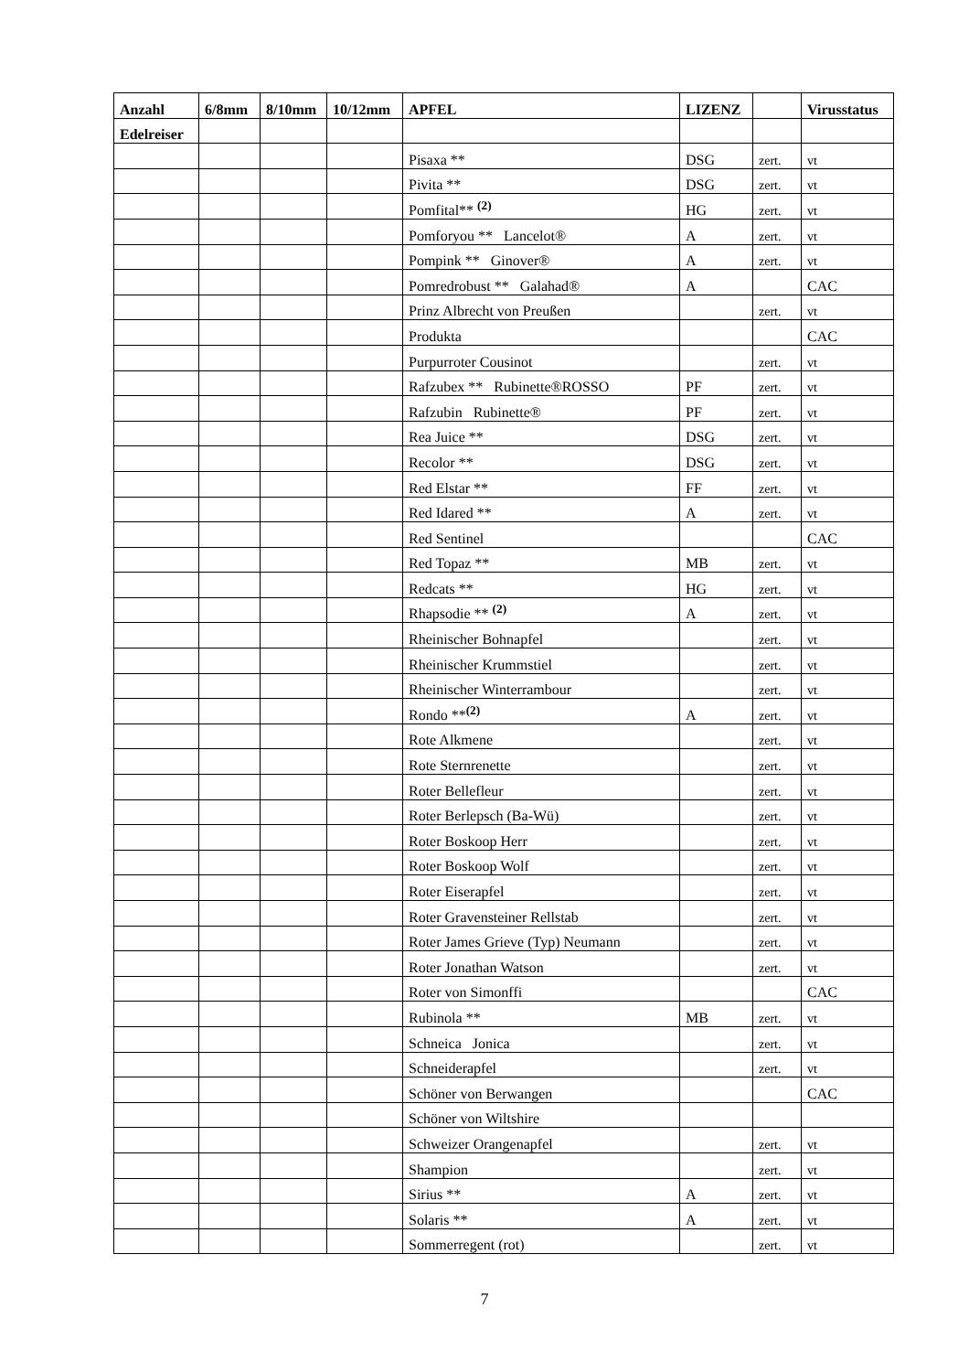| Anzahl | 6/8mm | 8/10mm | 10/12mm | APFEL | LIZENZ | | Virusstatus |
| --- | --- | --- | --- | --- | --- | --- | --- |
| Edelreiser | | | | | | | |
| | | | | Pisaxa ** | DSG | zert. | vt |
| | | | | Pivita ** | DSG | zert. | vt |
| | | | | Pomfital** <sup>(2)</sup> | HG | zert. | vt |
| | | | | Pomforyou ** Lancelot® | A | zert. | vt |
| | | | | Pompink ** Ginover® | A | zert. | vt |
| | | | | Pomredrobust ** Galahad® | A | | CAC |
| | | | | Prinz Albrecht von Preußen | | zert. | vt |
| | | | | Produkta | | | CAC |
| | | | | Purpurroter Cousinot | | zert. | vt |
| | | | | Rafzubex ** Rubinette®ROSSO | PF | zert. | vt |
| | | | | Rafzubin Rubinette® | PF | zert. | vt |
| | | | | Rea Juice ** | DSG | zert. | vt |
| | | | | Recolor ** | DSG | zert. | vt |
| | | | | Red Elstar ** | FF | zert. | vt |
| | | | | Red Idared ** | A | zert. | vt |
| | | | | Red Sentinel | | | CAC |
| | | | | Red Topaz ** | MB | zert. | vt |
| | | | | Redcats ** | HG | zert. | vt |
| | | | | Rhapsodie ** <sup>(2)</sup> | A | zert. | vt |
| | | | | Rheinischer Bohnapfel | | zert. | vt |
| | | | | Rheinischer Krummstiel | | zert. | vt |
| | | | | Rheinischer Winterrambour | | zert. | vt |
| | | | | Rondo **<sup>(2)</sup> | A | zert. | vt |
| | | | | Rote Alkmene | | zert. | vt |
| | | | | Rote Sternrenette | | zert. | vt |
| | | | | Roter Bellefleur | | zert. | vt |
| | | | | Roter Berlepsch (Ba-Wü) | | zert. | vt |
| | | | | Roter Boskoop Herr | | zert. | vt |
| | | | | Roter Boskoop Wolf | | zert. | vt |
| | | | | Roter Eiserapfel | | zert. | vt |
| | | | | Roter Gravensteiner Rellstab | | zert. | vt |
| | | | | Roter James Grieve (Typ) Neumann | | zert. | vt |
| | | | | Roter Jonathan Watson | | zert. | vt |
| | | | | Roter von Simonffi | | | CAC |
| | | | | Rubinola ** | MB | zert. | vt |
| | | | | Schneica Jonica | | zert. | vt |
| | | | | Schneiderapfel | | zert. | vt |
| | | | | Schöner von Berwangen | | | CAC |
| | | | | Schöner von Wiltshire | | | |
| | | | | Schweizer Orangenapfel | | zert. | vt |
| | | | | Shampion | | zert. | vt |
| | | | | Sirius ** | A | zert. | vt |
| | | | | Solaris ** | A | zert. | vt |
| | | | | Sommerregent (rot) | | zert. | vt |
7